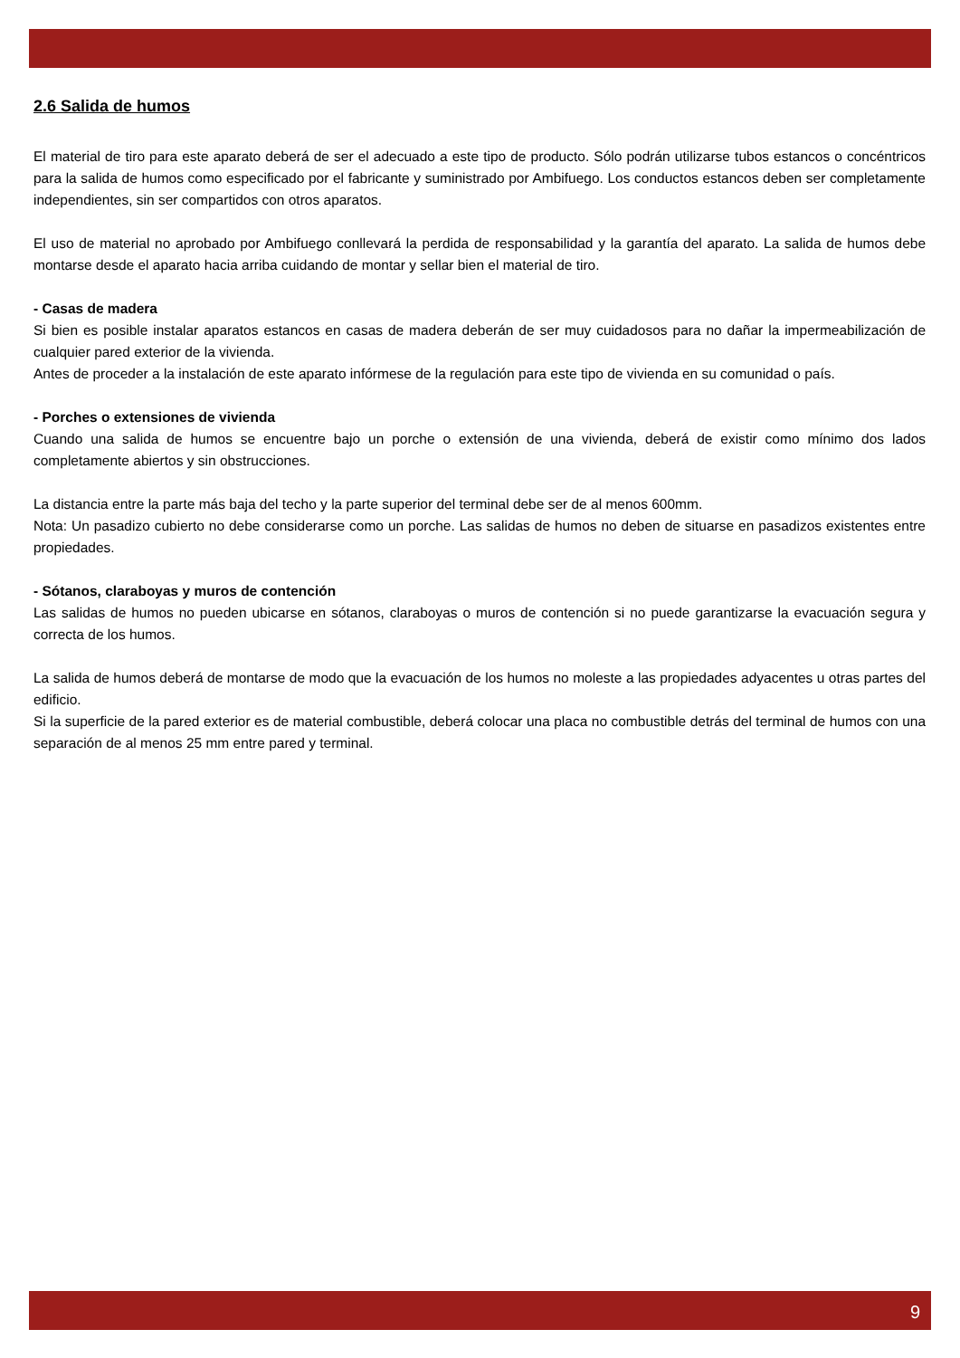2.6 Salida de humos
El material de tiro para este aparato deberá de ser el adecuado a este tipo de producto. Sólo podrán utilizarse tubos estancos o concéntricos para la salida de humos como especificado por el fabricante y suministrado por Ambifuego. Los conductos estancos deben ser completamente independientes, sin ser compartidos con otros aparatos.
El uso de material no aprobado por Ambifuego conllevará la perdida de responsabilidad y la garantía del aparato. La salida de humos debe montarse desde el aparato hacia arriba cuidando de montar y sellar bien el material de tiro.
- Casas de madera
Si bien es posible instalar aparatos estancos en casas de madera deberán de ser muy cuidadosos para no dañar la impermeabilización de cualquier pared exterior de la vivienda.
Antes de proceder a la instalación de este aparato infórmese de la regulación para este tipo de vivienda en su comunidad o país.
- Porches o extensiones de vivienda
Cuando una salida de humos se encuentre bajo un porche o extensión de una vivienda, deberá de existir como mínimo dos lados completamente abiertos y sin obstrucciones.
La distancia entre la parte más baja del techo y la parte superior del terminal debe ser de al menos 600mm.
Nota: Un pasadizo cubierto no debe considerarse como un porche. Las salidas de humos no deben de situarse en pasadizos existentes entre propiedades.
- Sótanos, claraboyas y muros de contención
Las salidas de humos no pueden ubicarse en sótanos, claraboyas o muros de contención si no puede garantizarse la evacuación segura y correcta de los humos.
La salida de humos deberá de montarse de modo que la evacuación de los humos no moleste a las propiedades adyacentes u otras partes del edificio.
Si la superficie de la pared exterior es de material combustible, deberá colocar una placa no combustible detrás del terminal de humos con una separación de al menos 25 mm entre pared y terminal.
9